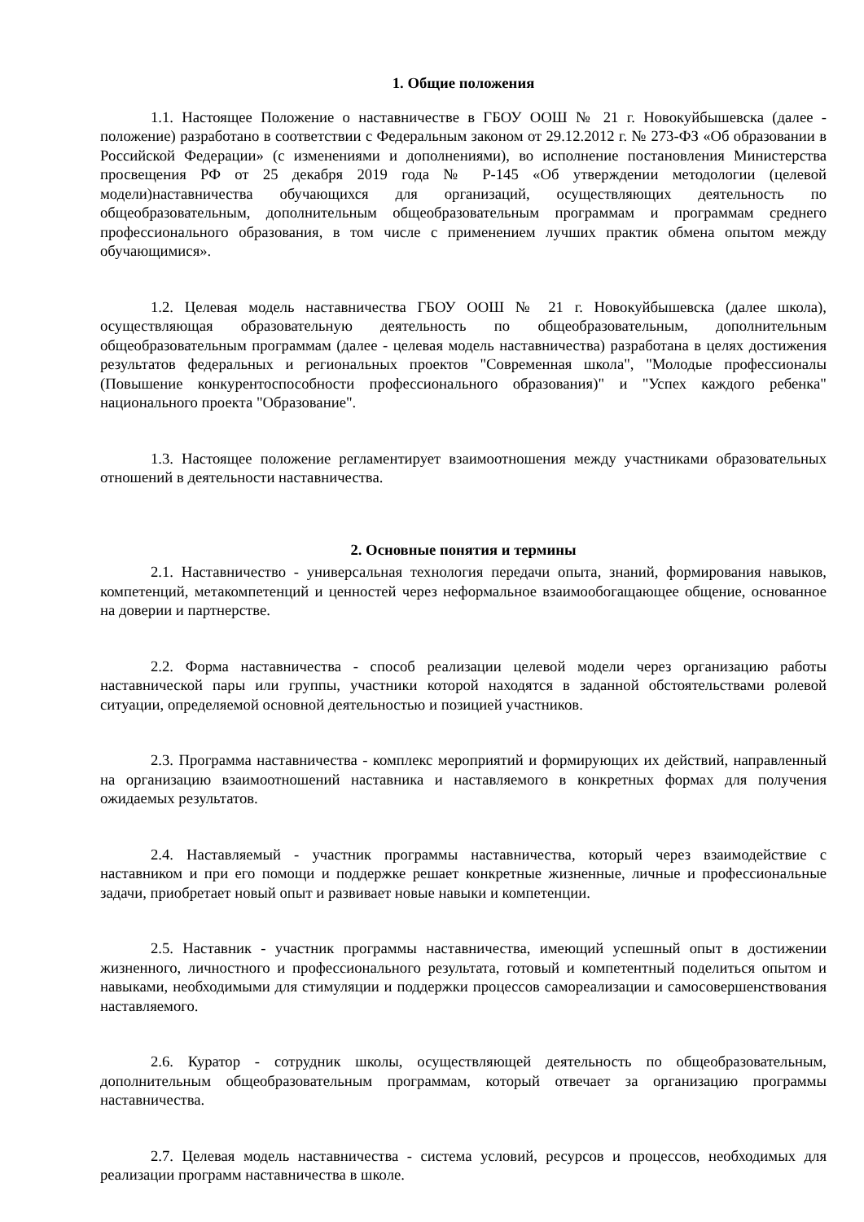1. Общие положения
1.1. Настоящее Положение о наставничестве в ГБОУ ООШ № 21 г. Новокуйбышевска (далее - положение) разработано в соответствии с Федеральным законом от 29.12.2012 г. № 273-ФЗ «Об образовании в Российской Федерации» (с изменениями и дополнениями), во исполнение постановления Министерства просвещения РФ от 25 декабря 2019 года № Р-145 «Об утверждении методологии (целевой модели)наставничества обучающихся для организаций, осуществляющих деятельность по общеобразовательным, дополнительным общеобразовательным программам и программам среднего профессионального образования, в том числе с применением лучших практик обмена опытом между обучающимися».
1.2. Целевая модель наставничества ГБОУ ООШ № 21 г. Новокуйбышевска (далее школа), осуществляющая образовательную деятельность по общеобразовательным, дополнительным общеобразовательным программам (далее - целевая модель наставничества) разработана в целях достижения результатов федеральных и региональных проектов "Современная школа", "Молодые профессионалы (Повышение конкурентоспособности профессионального образования)" и "Успех каждого ребенка" национального проекта "Образование".
1.3. Настоящее положение регламентирует взаимоотношения между участниками образовательных отношений в деятельности наставничества.
2. Основные понятия и термины
2.1. Наставничество - универсальная технология передачи опыта, знаний, формирования навыков, компетенций, метакомпетенций и ценностей через неформальное взаимообогащающее общение, основанное на доверии и партнерстве.
2.2. Форма наставничества - способ реализации целевой модели через организацию работы наставнической пары или группы, участники которой находятся в заданной обстоятельствами ролевой ситуации, определяемой основной деятельностью и позицией участников.
2.3. Программа наставничества - комплекс мероприятий и формирующих их действий, направленный на организацию взаимоотношений наставника и наставляемого в конкретных формах для получения ожидаемых результатов.
2.4. Наставляемый - участник программы наставничества, который через взаимодействие с наставником и при его помощи и поддержке решает конкретные жизненные, личные и профессиональные задачи, приобретает новый опыт и развивает новые навыки и компетенции.
2.5. Наставник - участник программы наставничества, имеющий успешный опыт в достижении жизненного, личностного и профессионального результата, готовый и компетентный поделиться опытом и навыками, необходимыми для стимуляции и поддержки процессов самореализации и самосовершенствования наставляемого.
2.6. Куратор - сотрудник школы, осуществляющей деятельность по общеобразовательным, дополнительным общеобразовательным программам, который отвечает за организацию программы наставничества.
2.7. Целевая модель наставничества - система условий, ресурсов и процессов, необходимых для реализации программ наставничества в школе.